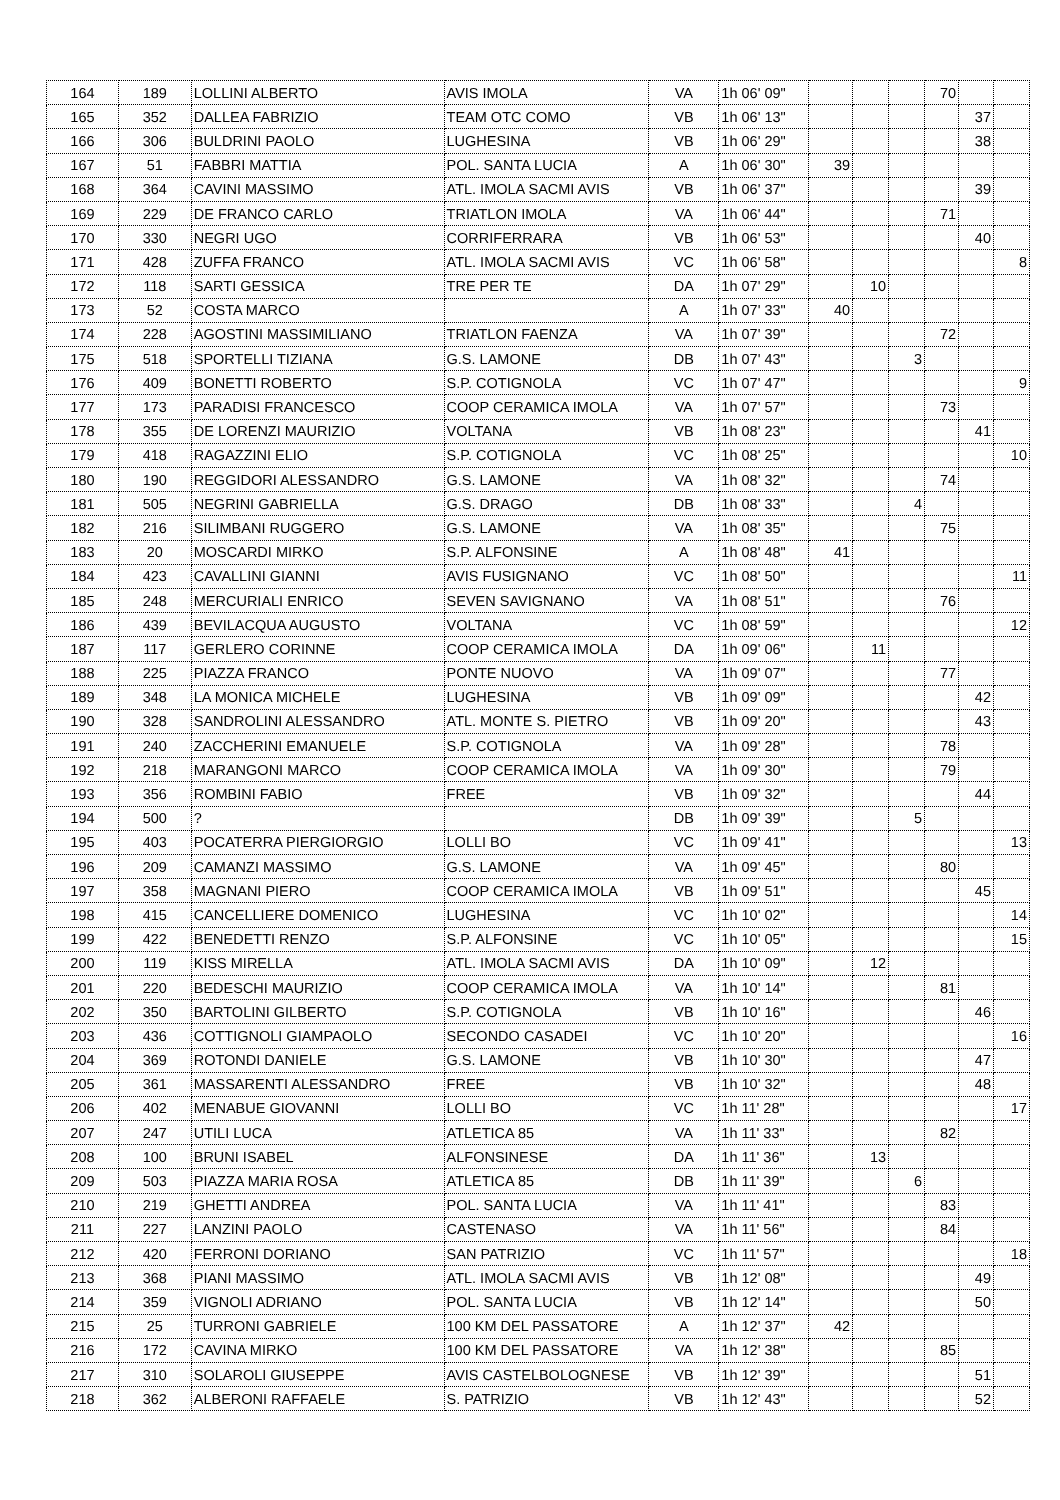| 164 | 189 | LOLLINI ALBERTO | AVIS IMOLA | VA | 1h 06' 09" | | | | 70 | | |
| 165 | 352 | DALLEA FABRIZIO | TEAM OTC COMO | VB | 1h 06' 13" | | | | | 37 | |
| 166 | 306 | BULDRINI PAOLO | LUGHESINA | VB | 1h 06' 29" | | | | | 38 | |
| 167 | 51 | FABBRI MATTIA | POL. SANTA LUCIA | A | 1h 06' 30" | 39 | | | | | |
| 168 | 364 | CAVINI MASSIMO | ATL. IMOLA SACMI AVIS | VB | 1h 06' 37" | | | | | 39 | |
| 169 | 229 | DE FRANCO CARLO | TRIATLON IMOLA | VA | 1h 06' 44" | | | | 71 | | |
| 170 | 330 | NEGRI UGO | CORRIFERRARA | VB | 1h 06' 53" | | | | | 40 | |
| 171 | 428 | ZUFFA FRANCO | ATL. IMOLA SACMI AVIS | VC | 1h 06' 58" | | | | | | 8 |
| 172 | 118 | SARTI GESSICA | TRE PER TE | DA | 1h 07' 29" | | 10 | | | | |
| 173 | 52 | COSTA MARCO | | A | 1h 07' 33" | 40 | | | | | |
| 174 | 228 | AGOSTINI MASSIMILIANO | TRIATLON FAENZA | VA | 1h 07' 39" | | | | 72 | | |
| 175 | 518 | SPORTELLI TIZIANA | G.S. LAMONE | DB | 1h 07' 43" | | | 3 | | | |
| 176 | 409 | BONETTI ROBERTO | S.P. COTIGNOLA | VC | 1h 07' 47" | | | | | | 9 |
| 177 | 173 | PARADISI FRANCESCO | COOP CERAMICA IMOLA | VA | 1h 07' 57" | | | | 73 | | |
| 178 | 355 | DE LORENZI MAURIZIO | VOLTANA | VB | 1h 08' 23" | | | | | 41 | |
| 179 | 418 | RAGAZZINI ELIO | S.P. COTIGNOLA | VC | 1h 08' 25" | | | | | | 10 |
| 180 | 190 | REGGIDORI ALESSANDRO | G.S. LAMONE | VA | 1h 08' 32" | | | | 74 | | |
| 181 | 505 | NEGRINI GABRIELLA | G.S. DRAGO | DB | 1h 08' 33" | | | 4 | | | |
| 182 | 216 | SILIMBANI RUGGERO | G.S. LAMONE | VA | 1h 08' 35" | | | | 75 | | |
| 183 | 20 | MOSCARDI MIRKO | S.P. ALFONSINE | A | 1h 08' 48" | 41 | | | | | |
| 184 | 423 | CAVALLINI GIANNI | AVIS FUSIGNANO | VC | 1h 08' 50" | | | | | | 11 |
| 185 | 248 | MERCURIALI ENRICO | SEVEN SAVIGNANO | VA | 1h 08' 51" | | | | 76 | | |
| 186 | 439 | BEVILACQUA AUGUSTO | VOLTANA | VC | 1h 08' 59" | | | | | | 12 |
| 187 | 117 | GERLERO CORINNE | COOP CERAMICA IMOLA | DA | 1h 09' 06" | | 11 | | | | |
| 188 | 225 | PIAZZA FRANCO | PONTE NUOVO | VA | 1h 09' 07" | | | | 77 | | |
| 189 | 348 | LA MONICA MICHELE | LUGHESINA | VB | 1h 09' 09" | | | | | 42 | |
| 190 | 328 | SANDROLINI ALESSANDRO | ATL. MONTE S. PIETRO | VB | 1h 09' 20" | | | | | 43 | |
| 191 | 240 | ZACCHERINI EMANUELE | S.P. COTIGNOLA | VA | 1h 09' 28" | | | | 78 | | |
| 192 | 218 | MARANGONI MARCO | COOP CERAMICA IMOLA | VA | 1h 09' 30" | | | | 79 | | |
| 193 | 356 | ROMBINI FABIO | FREE | VB | 1h 09' 32" | | | | | 44 | |
| 194 | 500 | ? | | DB | 1h 09' 39" | | | 5 | | | |
| 195 | 403 | POCATERRA PIERGIORGIO | LOLLI BO | VC | 1h 09' 41" | | | | | | 13 |
| 196 | 209 | CAMANZI MASSIMO | G.S. LAMONE | VA | 1h 09' 45" | | | | 80 | | |
| 197 | 358 | MAGNANI PIERO | COOP CERAMICA IMOLA | VB | 1h 09' 51" | | | | | 45 | |
| 198 | 415 | CANCELLIERE DOMENICO | LUGHESINA | VC | 1h 10' 02" | | | | | | 14 |
| 199 | 422 | BENEDETTI RENZO | S.P. ALFONSINE | VC | 1h 10' 05" | | | | | | 15 |
| 200 | 119 | KISS MIRELLA | ATL. IMOLA SACMI AVIS | DA | 1h 10' 09" | | 12 | | | | |
| 201 | 220 | BEDESCHI MAURIZIO | COOP CERAMICA IMOLA | VA | 1h 10' 14" | | | | 81 | | |
| 202 | 350 | BARTOLINI GILBERTO | S.P. COTIGNOLA | VB | 1h 10' 16" | | | | | 46 | |
| 203 | 436 | COTTIGNOLI GIAMPAOLO | SECONDO CASADEI | VC | 1h 10' 20" | | | | | | 16 |
| 204 | 369 | ROTONDI DANIELE | G.S. LAMONE | VB | 1h 10' 30" | | | | | 47 | |
| 205 | 361 | MASSARENTI ALESSANDRO | FREE | VB | 1h 10' 32" | | | | | 48 | |
| 206 | 402 | MENABUE GIOVANNI | LOLLI BO | VC | 1h 11' 28" | | | | | | 17 |
| 207 | 247 | UTILI LUCA | ATLETICA 85 | VA | 1h 11' 33" | | | | 82 | | |
| 208 | 100 | BRUNI ISABEL | ALFONSINESE | DA | 1h 11' 36" | | 13 | | | | |
| 209 | 503 | PIAZZA MARIA ROSA | ATLETICA 85 | DB | 1h 11' 39" | | | 6 | | | |
| 210 | 219 | GHETTI ANDREA | POL. SANTA LUCIA | VA | 1h 11' 41" | | | | 83 | | |
| 211 | 227 | LANZINI PAOLO | CASTENASO | VA | 1h 11' 56" | | | | 84 | | |
| 212 | 420 | FERRONI DORIANO | SAN PATRIZIO | VC | 1h 11' 57" | | | | | | 18 |
| 213 | 368 | PIANI MASSIMO | ATL. IMOLA SACMI AVIS | VB | 1h 12' 08" | | | | | 49 | |
| 214 | 359 | VIGNOLI ADRIANO | POL. SANTA LUCIA | VB | 1h 12' 14" | | | | | 50 | |
| 215 | 25 | TURRONI GABRIELE | 100 KM DEL PASSATORE | A | 1h 12' 37" | 42 | | | | | |
| 216 | 172 | CAVINA MIRKO | 100 KM DEL PASSATORE | VA | 1h 12' 38" | | | | 85 | | |
| 217 | 310 | SOLAROLI GIUSEPPE | AVIS CASTELBOLOGNESE | VB | 1h 12' 39" | | | | | 51 | |
| 218 | 362 | ALBERONI RAFFAELE | S. PATRIZIO | VB | 1h 12' 43" | | | | | 52 | |